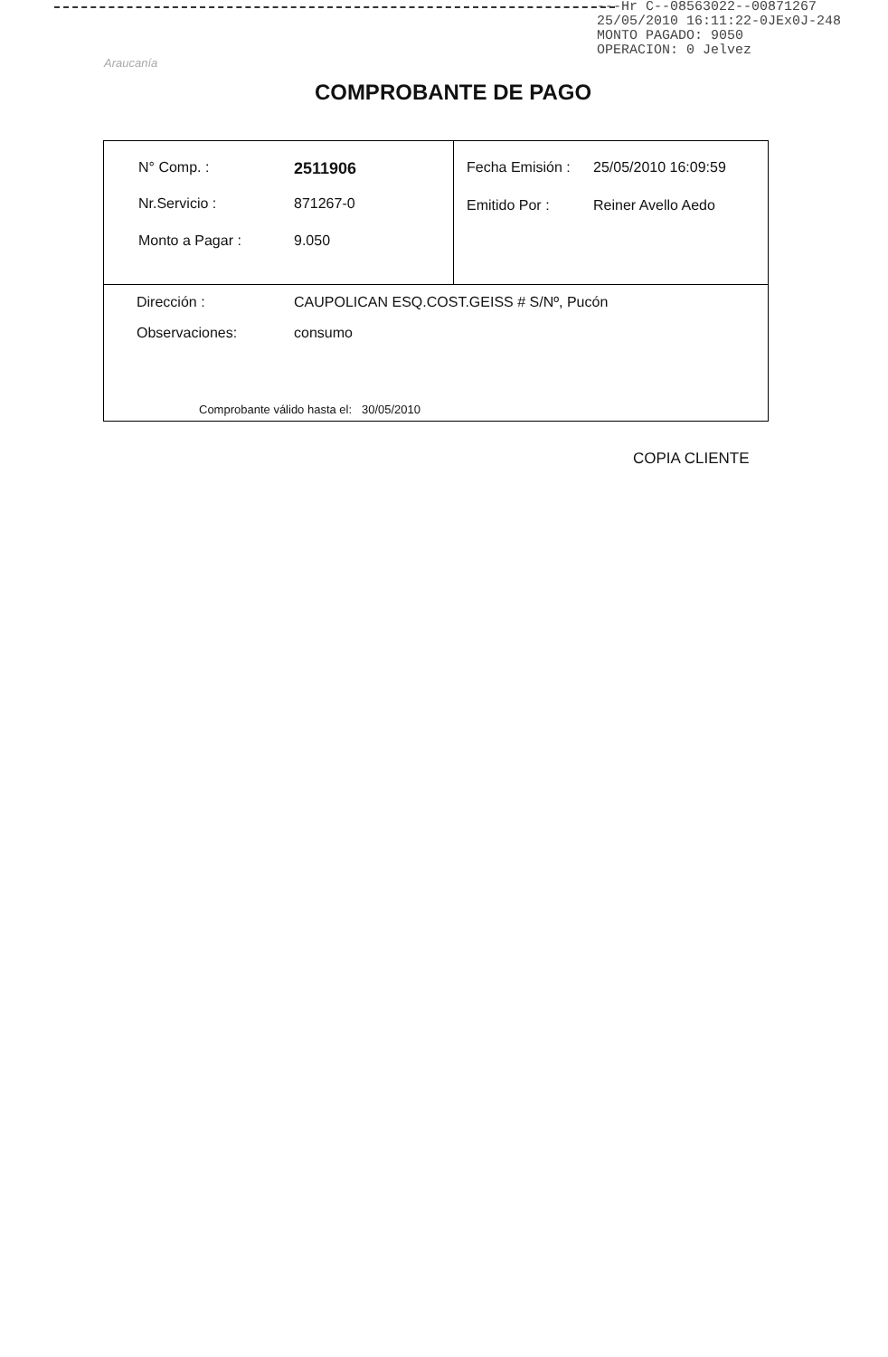---Hr C--08563022--00871267
25/05/2010 16:11:22-0JEx0J-248
MONTO PAGADO: 9050
OPERACION: 0 Jelvez
Araucanía
COMPROBANTE DE PAGO
| N° Comp. : 2511906 Nr.Servicio : 871267-0 Monto a Pagar : 9.050 | Fecha Emisión : 25/05/2010 16:09:59 Emitido Por : Reiner Avello Aedo |
| Dirección : CAUPOLICAN ESQ.COST.GEISS # S/Nº, Pucón Observaciones: consumo | |
Comprobante válido hasta el: 30/05/2010
COPIA CLIENTE